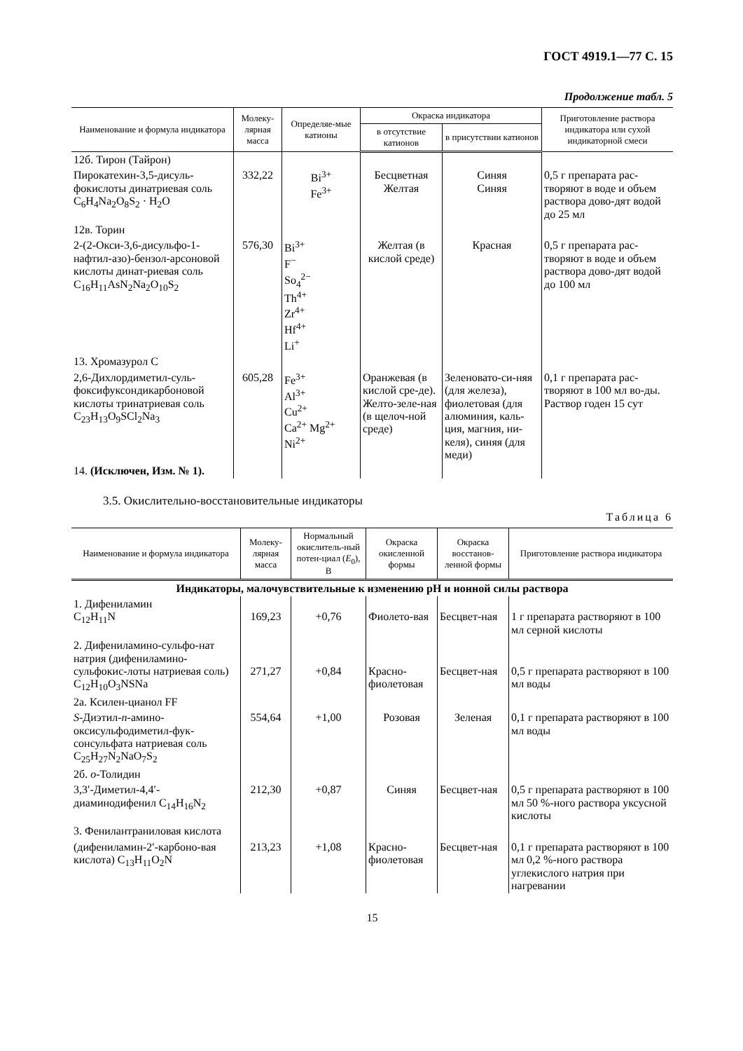ГОСТ 4919.1—77 С. 15
Продолжение табл. 5
| Наименование и формула индикатора | Молеку-лярная масса | Определяе-мые катионы | Окраска индикатора | | Приготовление раствора индикатора или сухой индикаторной смеси |
| --- | --- | --- | --- | --- | --- |
| | | | в отсутствие катионов | в присутствии катионов | |
| 12б. Тирон (Тайрон) | | | | | |
| Пирокатехин-3,5-дисуль-фокислоты динатриевая соль C<sub>6</sub>H<sub>4</sub>Na<sub>2</sub>O<sub>8</sub>S<sub>2</sub> · H<sub>2</sub>O | 332,22 | Bi<sup>3+</sup> Fe<sup>3+</sup> | Бесцветная Желтая | Синяя Синяя | 0,5 г препарата рас-творяют в воде и объем раствора дово-дят водой до 25 мл |
| 12в. Торин | | | | | |
| 2-(2-Окси-3,6-дисульфо-1-нафтил-азо)-бензол-арсоновой кислоты динат-риевая соль C<sub>16</sub>H<sub>11</sub>AsN<sub>2</sub>Na<sub>2</sub>O<sub>10</sub>S<sub>2</sub> | 576,30 | Bi<sup>3+</sup> F<sup>−</sup> So<sub>4</sub><sup>2−</sup> Th<sup>4+</sup> Zr<sup>4+</sup> Hf<sup>4+</sup> Li<sup>+</sup> | Желтая (в кислой среде) | Красная | 0,5 г препарата рас-творяют в воде и объем раствора дово-дят водой до 100 мл |
| 13. Хромазурол С | | | | | |
| 2,6-Дихлордиметил-суль-фоксифуксондикарбоновой кислоты тринатриевая соль C<sub>23</sub>H<sub>13</sub>O<sub>9</sub>SCl<sub>2</sub>Na<sub>3</sub> | 605,28 | Fe<sup>3+</sup> Al<sup>3+</sup> Cu<sup>2+</sup> Ca<sup>2+</sup> Mg<sup>2+</sup> Ni<sup>2+</sup> | Оранжевая (в кислой сре-де). Желто-зеле-ная (в щелоч-ной среде) | Зеленовато-си-няя (для железа), фиолетовая (для алюминия, каль-ция, магния, ни-келя), синяя (для меди) | 0,1 г препарата рас-творяют в 100 мл во-ды. Раствор годен 15 сут |
| 14. (Исключен, Изм. № 1). | | | | | |
3.5. Окислительно-восстановительные индикаторы
Таблица 6
| Наименование и формула индикатора | Молеку-лярная масса | Нормальный окислитель-ный потен-циал ( E<sub>0</sub>), В | Окраска окисленной формы | Окраска восстанов-ленной формы | Приготовление раствора индикатора |
| --- | --- | --- | --- | --- | --- |
| Индикаторы, малочувствительные к изменению pH и ионной силы раствора | | | | | |
| 1. Дифениламин C<sub>12</sub>H<sub>11</sub>N | 169,23 | +0,76 | Фиолето-вая | Бесцвет-ная | 1 г препарата растворяют в 100 мл серной кислоты |
| 2. Дифениламино-сульфо-нат натрия (дифениламино-сульфокис-лоты натриевая соль) C<sub>12</sub>H<sub>10</sub>O<sub>3</sub>NSNa | 271,27 | +0,84 | Красно-фиолетовая | Бесцвет-ная | 0,5 г препарата растворяют в 100 мл воды |
| 2а. Ксилен-цианол FF | | | | | |
| S -Диэтил- n -амино-оксисульфодиметил-фук-сонсульфата натриевая соль C<sub>25</sub>H<sub>27</sub>N<sub>2</sub>NaO<sub>7</sub>S<sub>2</sub> | 554,64 | +1,00 | Розовая | Зеленая | 0,1 г препарата растворяют в 100 мл воды |
| 2б. o -Толидин | | | | | |
| 3,3′-Диметил-4,4′-диаминодифенил C<sub>14</sub>H<sub>16</sub>N<sub>2</sub> | 212,30 | +0,87 | Синяя | Бесцвет-ная | 0,5 г препарата растворяют в 100 мл 50 %-ного раствора уксусной кислоты |
| 3. Фенилантраниловая кислота | | | | | |
| (дифениламин-2′-карбоно-вая кислота) C<sub>13</sub>H<sub>11</sub>O<sub>2</sub>N | 213,23 | +1,08 | Красно-фиолетовая | Бесцвет-ная | 0,1 г препарата растворяют в 100 мл 0,2 %-ного раствора углекислого натрия при нагревании |
15